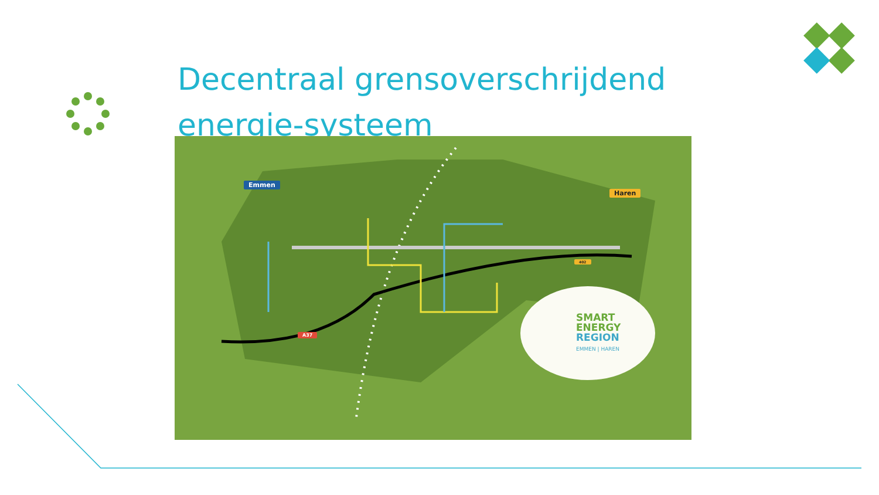Decentraal grensoverschrijdend energie-systeem
Emmen
Haren
A37
402
SMART
ENERGY
REGION
EMMEN | HAREN